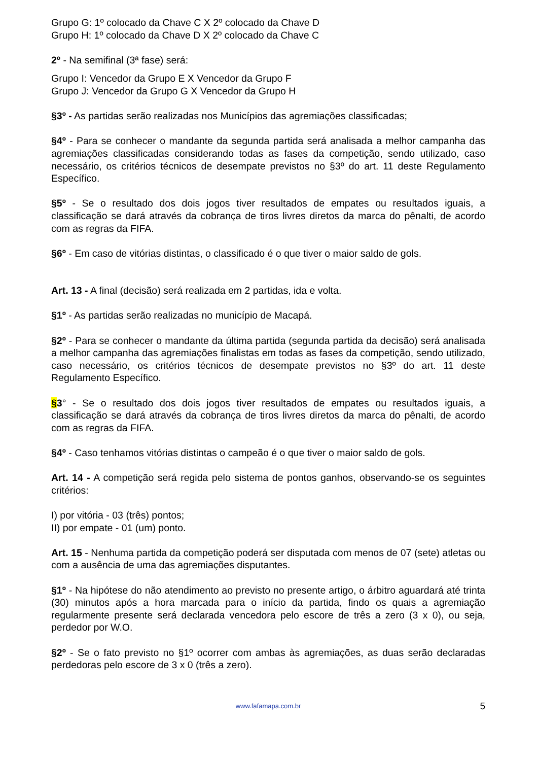Grupo G: 1º colocado da Chave C X 2º colocado da Chave D
Grupo H: 1º colocado da Chave D X 2º colocado da Chave C
2º - Na semifinal (3ª fase) será:
Grupo I: Vencedor da Grupo E X Vencedor da Grupo F
Grupo J: Vencedor da Grupo G X Vencedor da Grupo H
§3º - As partidas serão realizadas nos Municípios das agremiações classificadas;
§4º - Para se conhecer o mandante da segunda partida será analisada a melhor campanha das agremiações classificadas considerando todas as fases da competição, sendo utilizado, caso necessário, os critérios técnicos de desempate previstos no §3º do art. 11 deste Regulamento Específico.
§5º - Se o resultado dos dois jogos tiver resultados de empates ou resultados iguais, a classificação se dará através da cobrança de tiros livres diretos da marca do pênalti, de acordo com as regras da FIFA.
§6º - Em caso de vitórias distintas, o classificado é o que tiver o maior saldo de gols.
Art. 13 - A final (decisão) será realizada em 2 partidas, ida e volta.
§1º - As partidas serão realizadas no município de Macapá.
§2º - Para se conhecer o mandante da última partida (segunda partida da decisão) será analisada a melhor campanha das agremiações finalistas em todas as fases da competição, sendo utilizado, caso necessário, os critérios técnicos de desempate previstos no §3º do art. 11 deste Regulamento Específico.
§3° - Se o resultado dos dois jogos tiver resultados de empates ou resultados iguais, a classificação se dará através da cobrança de tiros livres diretos da marca do pênalti, de acordo com as regras da FIFA.
§4º - Caso tenhamos vitórias distintas o campeão é o que tiver o maior saldo de gols.
Art. 14 - A competição será regida pelo sistema de pontos ganhos, observando-se os seguintes critérios:
I) por vitória - 03 (três) pontos;
II) por empate - 01 (um) ponto.
Art. 15 - Nenhuma partida da competição poderá ser disputada com menos de 07 (sete) atletas ou com a ausência de uma das agremiações disputantes.
§1º - Na hipótese do não atendimento ao previsto no presente artigo, o árbitro aguardará até trinta (30) minutos após a hora marcada para o início da partida, findo os quais a agremiação regularmente presente será declarada vencedora pelo escore de três a zero (3 x 0), ou seja, perdedor por W.O.
§2º - Se o fato previsto no §1º ocorrer com ambas às agremiações, as duas serão declaradas perdedoras pelo escore de 3 x 0 (três a zero).
www.fafamapa.com.br
5